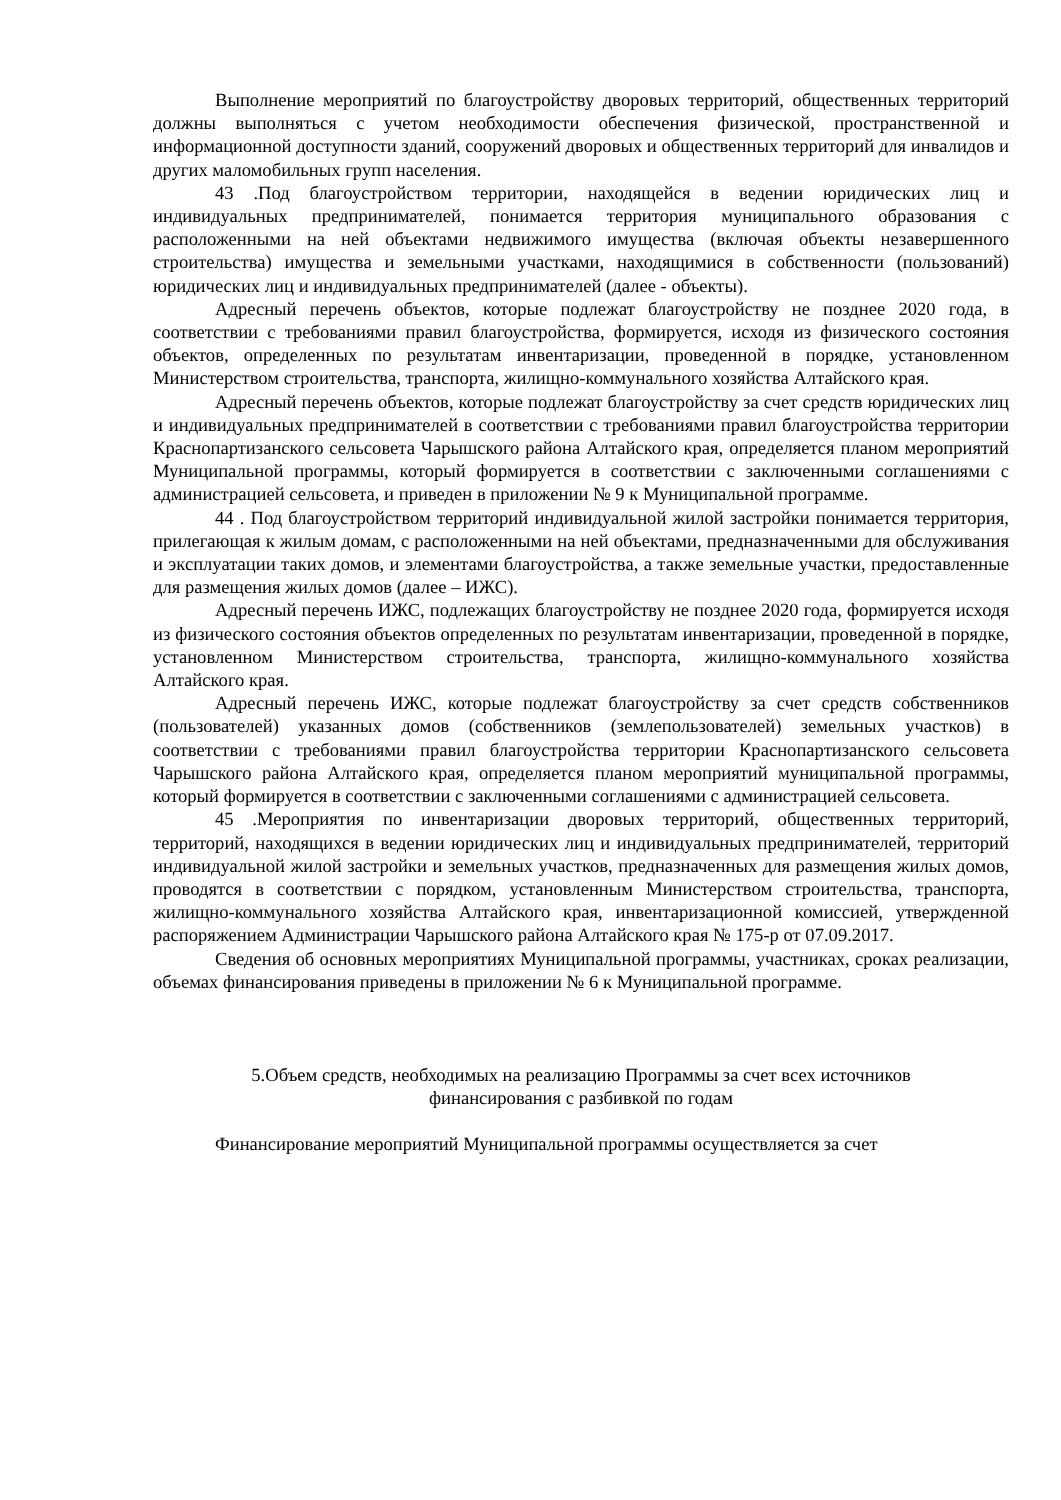Выполнение мероприятий по благоустройству дворовых территорий, общественных территорий должны выполняться с учетом необходимости обеспечения физической, пространственной и информационной доступности зданий, сооружений дворовых и общественных территорий для инвалидов и других маломобильных групп населения.
43 .Под благоустройством территории, находящейся в ведении юридических лиц и индивидуальных предпринимателей, понимается территория муниципального образования с расположенными на ней объектами недвижимого имущества (включая объекты незавершенного строительства) имущества и земельными участками, находящимися в собственности (пользований) юридических лиц и индивидуальных предпринимателей (далее - объекты).
Адресный перечень объектов, которые подлежат благоустройству не позднее 2020 года, в соответствии с требованиями правил благоустройства, формируется, исходя из физического состояния объектов, определенных по результатам инвентаризации, проведенной в порядке, установленном Министерством строительства, транспорта, жилищно-коммунального хозяйства Алтайского края.
Адресный перечень объектов, которые подлежат благоустройству за счет средств юридических лиц и индивидуальных предпринимателей в соответствии с требованиями правил благоустройства территории Краснопартизанского сельсовета Чарышского района Алтайского края, определяется планом мероприятий Муниципальной программы, который формируется в соответствии с заключенными соглашениями с администрацией сельсовета, и приведен в приложении № 9 к Муниципальной программе.
44 . Под благоустройством территорий индивидуальной жилой застройки понимается территория, прилегающая к жилым домам, с расположенными на ней объектами, предназначенными для обслуживания и эксплуатации таких домов, и элементами благоустройства, а также земельные участки, предоставленные для размещения жилых домов (далее – ИЖС).
Адресный перечень ИЖС, подлежащих благоустройству не позднее 2020 года, формируется исходя из физического состояния объектов определенных по результатам инвентаризации, проведенной в порядке, установленном Министерством строительства, транспорта, жилищно-коммунального хозяйства Алтайского края.
Адресный перечень ИЖС, которые подлежат благоустройству за счет средств собственников (пользователей) указанных домов (собственников (землепользователей) земельных участков) в соответствии с требованиями правил благоустройства территории Краснопартизанского сельсовета Чарышского района Алтайского края, определяется планом мероприятий муниципальной программы, который формируется в соответствии с заключенными соглашениями с администрацией сельсовета.
45 .Мероприятия по инвентаризации дворовых территорий, общественных территорий, территорий, находящихся в ведении юридических лиц и индивидуальных предпринимателей, территорий индивидуальной жилой застройки и земельных участков, предназначенных для размещения жилых домов, проводятся в соответствии с порядком, установленным Министерством строительства, транспорта, жилищно-коммунального хозяйства Алтайского края, инвентаризационной комиссией, утвержденной распоряжением Администрации Чарышского района Алтайского края № 175-р от 07.09.2017.
Сведения об основных мероприятиях Муниципальной программы, участниках, сроках реализации, объемах финансирования приведены в приложении № 6 к Муниципальной программе.
5.Объем средств, необходимых на реализацию Программы за счет всех источников
финансирования с разбивкой по годам
Финансирование мероприятий Муниципальной программы осуществляется за счет